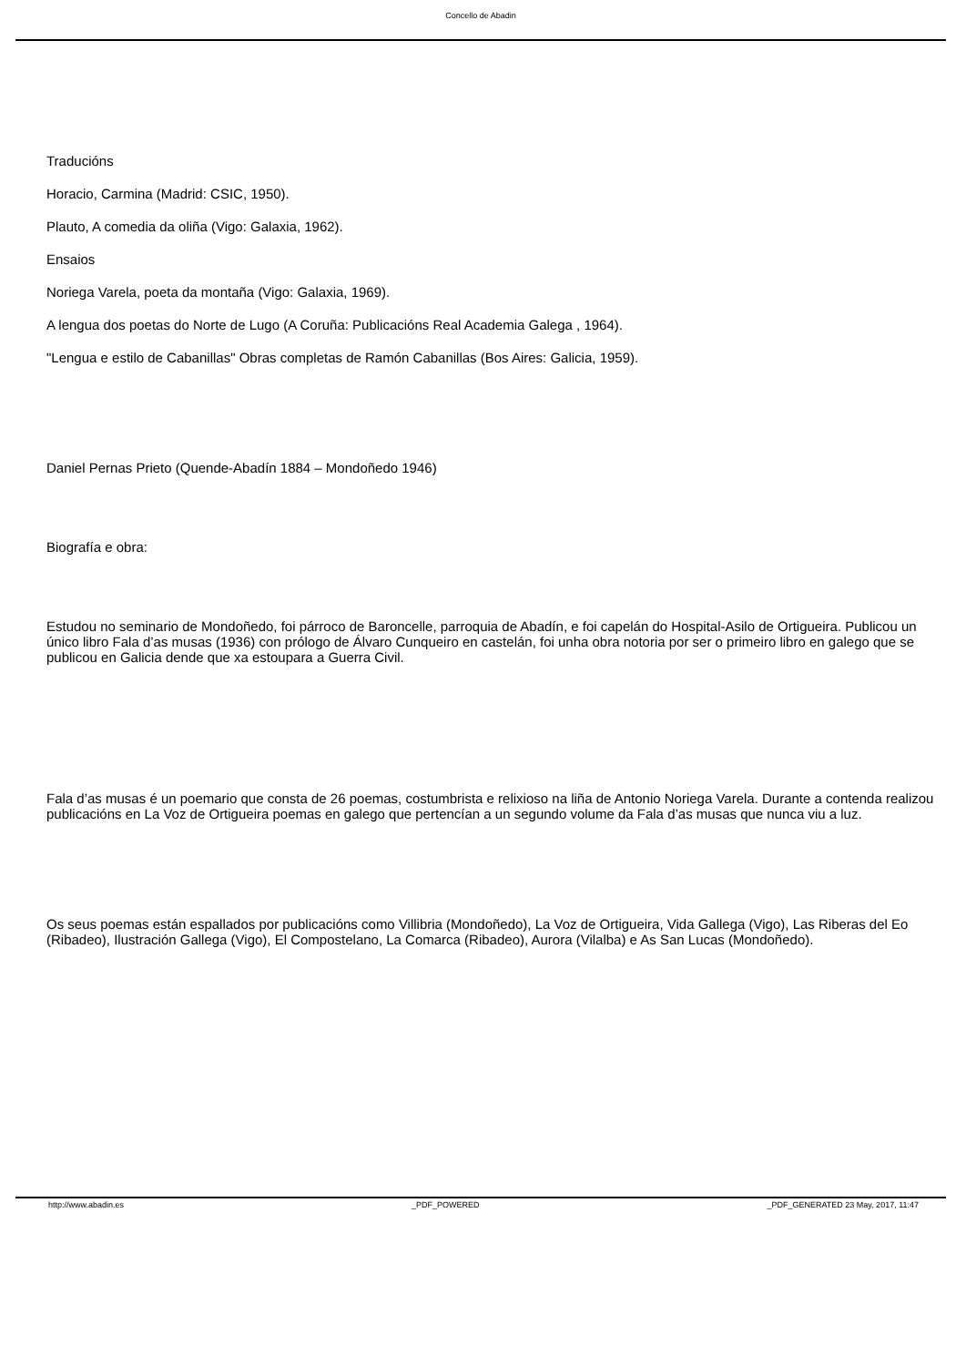Concello de Abadin
Traducións
Horacio, Carmina (Madrid: CSIC, 1950).
Plauto, A comedia da oliña (Vigo: Galaxia, 1962).
Ensaios
Noriega Varela, poeta da montaña (Vigo: Galaxia, 1969).
A lengua dos poetas do Norte de Lugo (A Coruña: Publicacións Real Academia Galega , 1964).
"Lengua e estilo de Cabanillas" Obras completas de Ramón Cabanillas (Bos Aires: Galicia, 1959).
Daniel Pernas Prieto (Quende-Abadín 1884 – Mondoñedo 1946)
Biografía e obra:
Estudou no seminario de Mondoñedo, foi párroco de Baroncelle, parroquia de Abadín, e foi capelán do Hospital-Asilo de Ortigueira. Publicou un único libro Fala d’as musas (1936) con prólogo de Álvaro Cunqueiro en castelán, foi unha obra notoria por ser o primeiro libro en galego que se publicou en Galicia dende que xa estoupara a Guerra Civil.
Fala d’as musas é un poemario que consta de 26 poemas, costumbrista e relixioso na liña de Antonio Noriega Varela. Durante a contenda realizou publicacións en La Voz de Ortigueira poemas en galego que pertencían a un segundo volume da Fala d’as musas que nunca viu a luz.
Os seus poemas están espallados por publicacións como Villibria (Mondoñedo), La Voz de Ortigueira, Vida Gallega (Vigo), Las Riberas del Eo (Ribadeo), Ilustración Gallega (Vigo), El Compostelano, La Comarca (Ribadeo), Aurora (Vilalba) e As San Lucas (Mondoñedo).
http://www.abadin.es _PDF_POWERED _PDF_GENERATED 23 May, 2017, 11:47